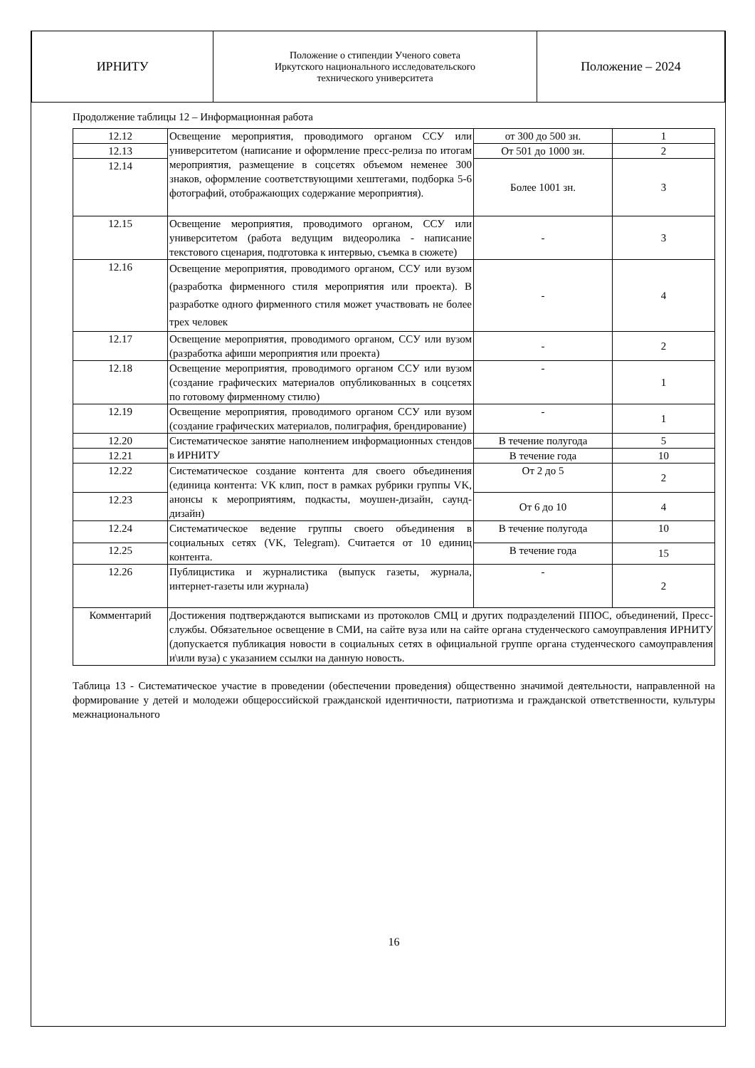| ИРНИТУ | Положение о стипендии Ученого совета Иркутского национального исследовательского технического университета | Положение – 2024 |
Продолжение таблицы 12 – Информационная работа
| 12.12 | Освещение мероприятия, проводимого органом ССУ или университетом (написание и оформление пресс-релиза по итогам мероприятия, размещение в соцсетях объемом неменее 300 знаков, оформление соответствующими хештегами, подборка 5-6 фотографий, отображающих содержание мероприятия). | от 300 до 500 зн. | 1 |
| 12.13 | | От 501 до 1000 зн. | 2 |
| 12.14 | | Более 1001 зн. | 3 |
| 12.15 | Освещение мероприятия, проводимого органом, ССУ или университетом (работа ведущим видеоролика - написание текстового сценария, подготовка к интервью, съемка в сюжете) | - | 3 |
| 12.16 | Освещение мероприятия, проводимого органом, ССУ или вузом (разработка фирменного стиля мероприятия или проекта). В разработке одного фирменного стиля может участвовать не более трех человек | - | 4 |
| 12.17 | Освещение мероприятия, проводимого органом, ССУ или вузом (разработка афиши мероприятия или проекта) | - | 2 |
| 12.18 | Освещение мероприятия, проводимого органом ССУ или вузом (создание графических материалов опубликованных в соцсетях по готовому фирменному стилю) | - | 1 |
| 12.19 | Освещение мероприятия, проводимого органом ССУ или вузом (создание графических материалов, полиграфия, брендирование) | - | 1 |
| 12.20 | Систематическое занятие наполнением информационных стендов в ИРНИТУ | В течение полугода | 5 |
| 12.21 | | В течение года | 10 |
| 12.22 | Систематическое создание контента для своего объединения (единица контента: VK клип, пост в рамках рубрики группы VK, анонсы к мероприятиям, подкасты, моушен-дизайн, саунд-дизайн) | От 2 до 5 | 2 |
| 12.23 | | От 6 до 10 | 4 |
| 12.24 | Систематическое ведение группы своего объединения в социальных сетях (VK, Telegram). Считается от 10 единиц контента. | В течение полугода | 10 |
| 12.25 | | В течение года | 15 |
| 12.26 | Публицистика и журналистика (выпуск газеты, журнала, интернет-газеты или журнала) | - | 2 |
| Комментарий | Достижения подтверждаются выписками из протоколов СМЦ и других подразделений ППОС, объединений, Пресс-службы. Обязательное освещение в СМИ, на сайте вуза или на сайте органа студенческого самоуправления ИРНИТУ (допускается публикация новости в социальных сетях в официальной группе органа студенческого самоуправления и\или вуза) с указанием ссылки на данную новость. | | |
Таблица 13 - Систематическое участие в проведении (обеспечении проведения) общественно значимой деятельности, направленной на формирование у детей и молодежи общероссийской гражданской идентичности, патриотизма и гражданской ответственности, культуры межнационального
16